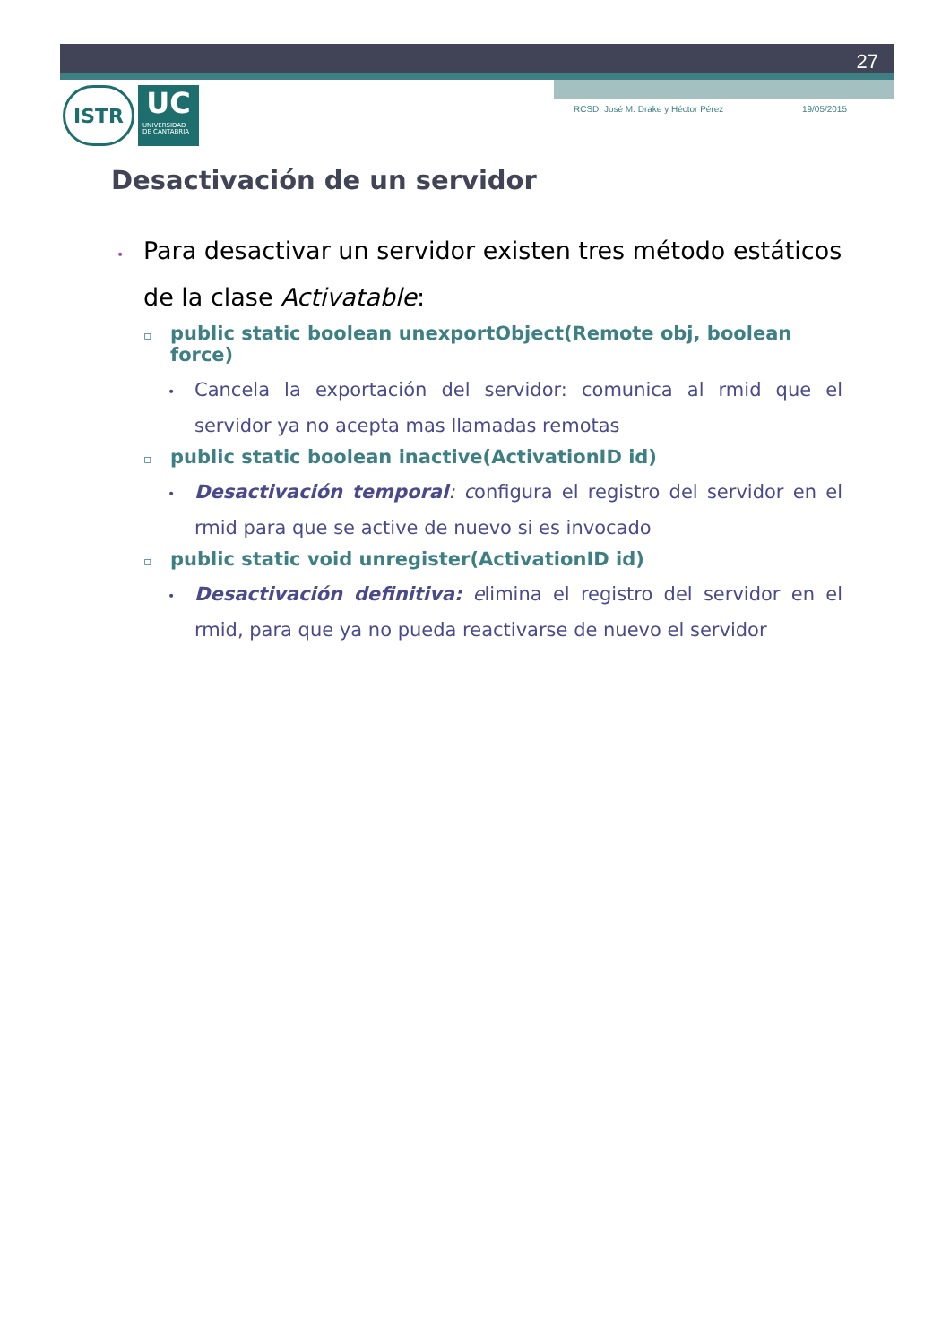27
RCSD: José M. Drake y Héctor Pérez 19/05/2015
ISTR
UC
UNIVERSIDAD
DE CANTABRIA
Desactivación de un servidor
•Para desactivar un servidor existen tres método estáticos de la clase Activatable:
▫public static boolean unexportObject(Remote obj, boolean force)
•Cancela la exportación del servidor: comunica al rmid que el servidor ya no acepta mas llamadas remotas
▫public static boolean inactive(ActivationID id)
•Desactivación temporal: configura el registro del servidor en el rmid para que se active de nuevo si es invocado
▫public static void unregister(ActivationID id)
•Desactivación definitiva: elimina el registro del servidor en el rmid, para que ya no pueda reactivarse de nuevo el servidor